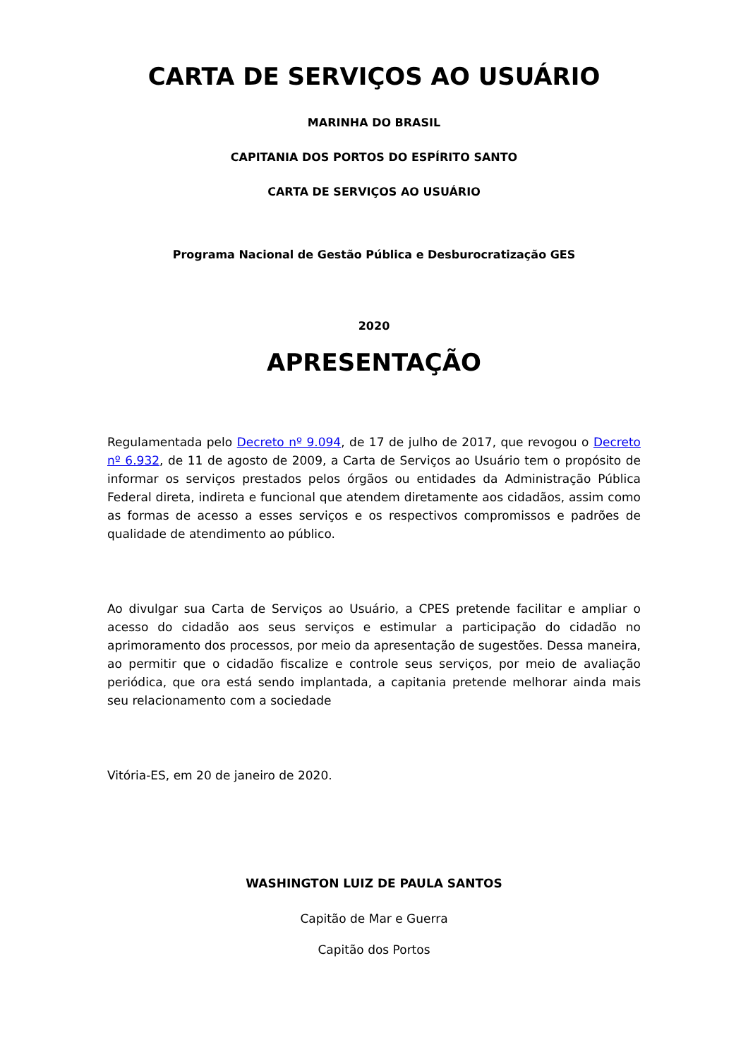CARTA DE SERVIÇOS AO USUÁRIO
MARINHA DO BRASIL
CAPITANIA DOS PORTOS DO ESPÍRITO SANTO
CARTA DE SERVIÇOS AO USUÁRIO
Programa Nacional de Gestão Pública e Desburocratização GES
2020
APRESENTAÇÃO
Regulamentada pelo Decreto nº 9.094, de 17 de julho de 2017, que revogou o Decreto nº 6.932, de 11 de agosto de 2009, a Carta de Serviços ao Usuário tem o propósito de informar os serviços prestados pelos órgãos ou entidades da Administração Pública Federal direta, indireta e funcional que atendem diretamente aos cidadãos, assim como as formas de acesso a esses serviços e os respectivos compromissos e padrões de qualidade de atendimento ao público.
Ao divulgar sua Carta de Serviços ao Usuário, a CPES pretende facilitar e ampliar o acesso do cidadão aos seus serviços e estimular a participação do cidadão no aprimoramento dos processos, por meio da apresentação de sugestões. Dessa maneira, ao permitir que o cidadão fiscalize e controle seus serviços, por meio de avaliação periódica, que ora está sendo implantada, a capitania pretende melhorar ainda mais seu relacionamento com a sociedade
Vitória-ES, em 20 de janeiro de 2020.
WASHINGTON LUIZ DE PAULA SANTOS
Capitão de Mar e Guerra
Capitão dos Portos